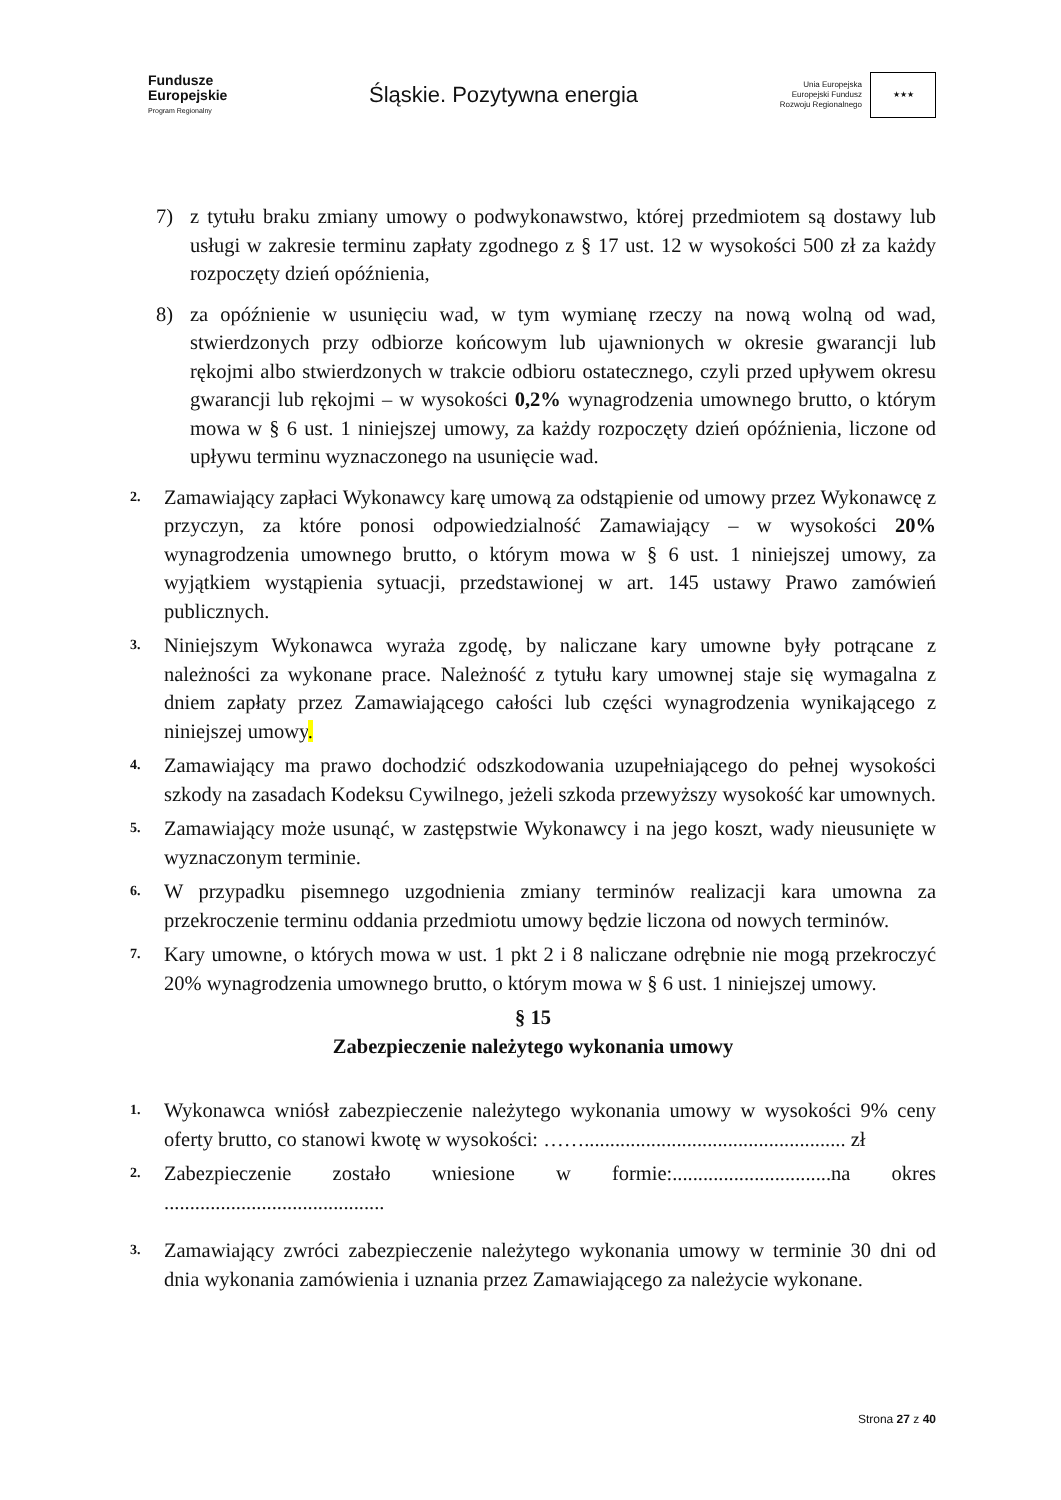Fundusze
Europejskie
Program Regionalny
Śląskie. Pozytywna energia
Unia Europejska
Europejski Fundusz
Rozwoju Regionalnego
★★★
7) z tytułu braku zmiany umowy o podwykonawstwo, której przedmiotem są dostawy lub usługi w zakresie terminu zapłaty zgodnego z § 17 ust. 12 w wysokości 500 zł za każdy rozpoczęty dzień opóźnienia,
8) za opóźnienie w usunięciu wad, w tym wymianę rzeczy na nową wolną od wad, stwierdzonych przy odbiorze końcowym lub ujawnionych w okresie gwarancji lub rękojmi albo stwierdzonych w trakcie odbioru ostatecznego, czyli przed upływem okresu gwarancji lub rękojmi – w wysokości 0,2% wynagrodzenia umownego brutto, o którym mowa w § 6 ust. 1 niniejszej umowy, za każdy rozpoczęty dzień opóźnienia, liczone od upływu terminu wyznaczonego na usunięcie wad.
2. Zamawiający zapłaci Wykonawcy karę umową za odstąpienie od umowy przez Wykonawcę z przyczyn, za które ponosi odpowiedzialność Zamawiający – w wysokości 20% wynagrodzenia umownego brutto, o którym mowa w § 6 ust. 1 niniejszej umowy, za wyjątkiem wystąpienia sytuacji, przedstawionej w art. 145 ustawy Prawo zamówień publicznych.
3. Niniejszym Wykonawca wyraża zgodę, by naliczane kary umowne były potrącane z należności za wykonane prace. Należność z tytułu kary umownej staje się wymagalna z dniem zapłaty przez Zamawiającego całości lub części wynagrodzenia wynikającego z niniejszej umowy.
4. Zamawiający ma prawo dochodzić odszkodowania uzupełniającego do pełnej wysokości szkody na zasadach Kodeksu Cywilnego, jeżeli szkoda przewyższy wysokość kar umownych.
5. Zamawiający może usunąć, w zastępstwie Wykonawcy i na jego koszt, wady nieusunięte w wyznaczonym terminie.
6. W przypadku pisemnego uzgodnienia zmiany terminów realizacji kara umowna za przekroczenie terminu oddania przedmiotu umowy będzie liczona od nowych terminów.
7. Kary umowne, o których mowa w ust. 1 pkt 2 i 8 naliczane odrębnie nie mogą przekroczyć 20% wynagrodzenia umownego brutto, o którym mowa w § 6 ust. 1 niniejszej umowy.
§ 15
Zabezpieczenie należytego wykonania umowy
1. Wykonawca wniósł zabezpieczenie należytego wykonania umowy w wysokości 9% ceny oferty brutto, co stanowi kwotę w wysokości: ……................................................... zł
2. Zabezpieczenie zostało wniesione w formie:...............................na okres ...........................................
3. Zamawiający zwróci zabezpieczenie należytego wykonania umowy w terminie 30 dni od dnia wykonania zamówienia i uznania przez Zamawiającego za należycie wykonane.
Strona 27 z 40